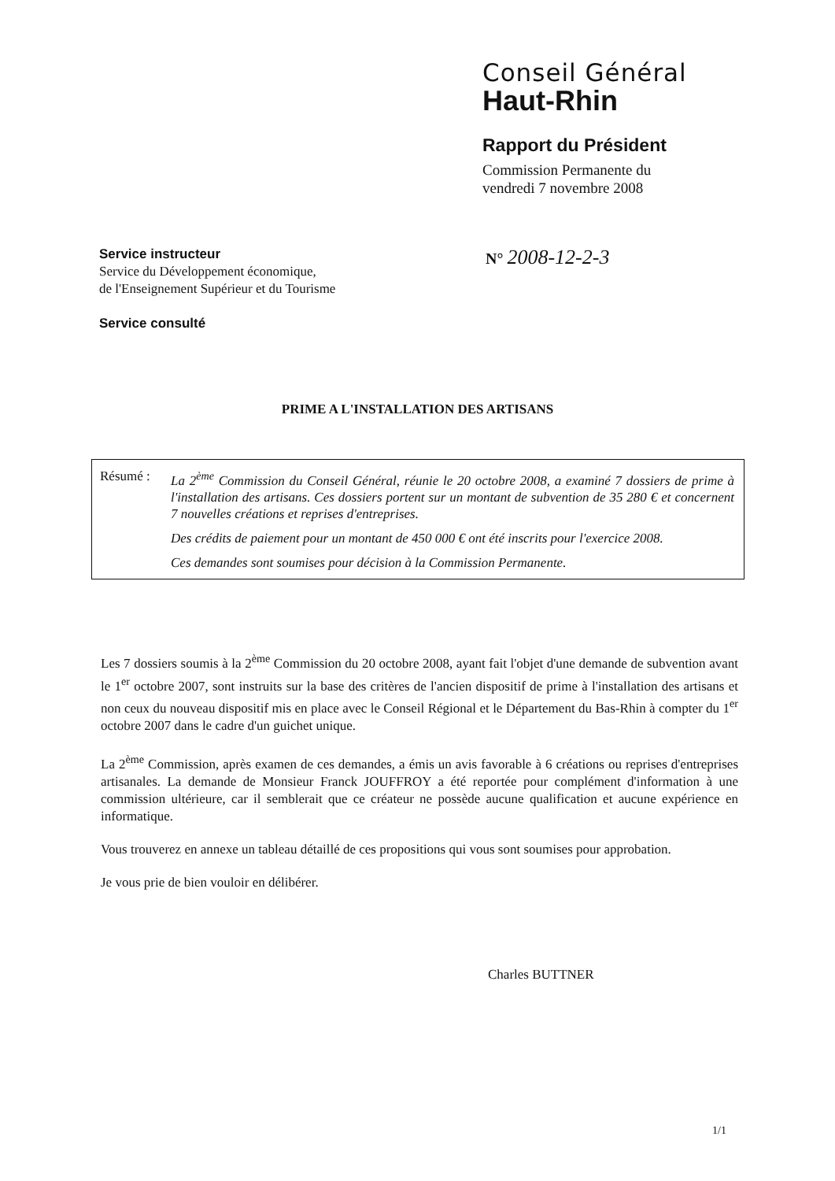Conseil Général
Haut-Rhin
Rapport du Président
Commission Permanente du
vendredi 7 novembre 2008
Service instructeur
Service du Développement économique,
de l'Enseignement Supérieur et du Tourisme
Service consulté
N° 2008-12-2-3
PRIME A L'INSTALLATION DES ARTISANS
Résumé : La 2<sup>ème</sup> Commission du Conseil Général, réunie le 20 octobre 2008, a examiné 7 dossiers de prime à l'installation des artisans. Ces dossiers portent sur un montant de subvention de 35 280 € et concernent 7 nouvelles créations et reprises d'entreprises.
Des crédits de paiement pour un montant de 450 000 € ont été inscrits pour l'exercice 2008.
Ces demandes sont soumises pour décision à la Commission Permanente.
Les 7 dossiers soumis à la 2<sup>ème</sup> Commission du 20 octobre 2008, ayant fait l'objet d'une demande de subvention avant le 1<sup>er</sup> octobre 2007, sont instruits sur la base des critères de l'ancien dispositif de prime à l'installation des artisans et non ceux du nouveau dispositif mis en place avec le Conseil Régional et le Département du Bas-Rhin à compter du 1<sup>er</sup> octobre 2007 dans le cadre d'un guichet unique.
La 2<sup>ème</sup> Commission, après examen de ces demandes, a émis un avis favorable à 6 créations ou reprises d'entreprises artisanales. La demande de Monsieur Franck JOUFFROY a été reportée pour complément d'information à une commission ultérieure, car il semblerait que ce créateur ne possède aucune qualification et aucune expérience en informatique.
Vous trouverez en annexe un tableau détaillé de ces propositions qui vous sont soumises pour approbation.
Je vous prie de bien vouloir en délibérer.
Charles BUTTNER
1/1